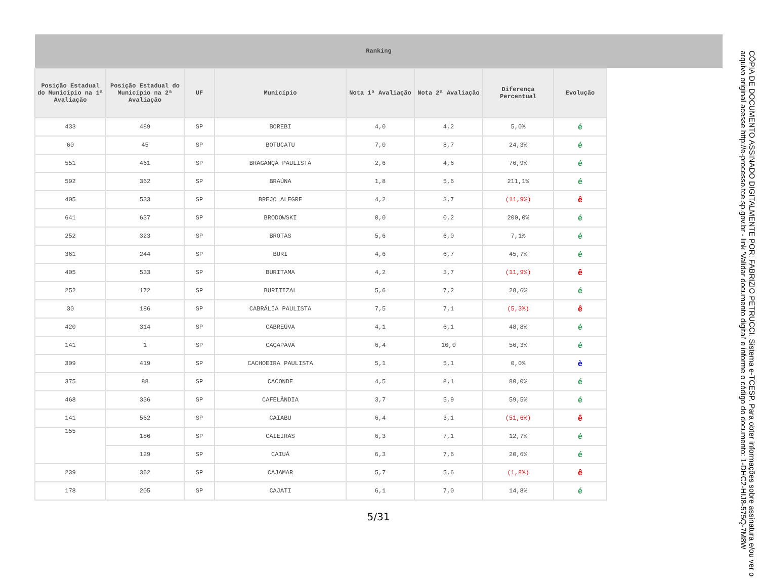| Ranking | | | | | | | | |
| --- | --- | --- | --- | --- | --- | --- | --- | --- |
| Posição Estadual do Município na 1ª Avaliação | Posição Estadual do Município na 2ª Avaliação | UF | Município | Nota 1ª Avaliação | Nota 2ª Avaliação | Diferença Percentual | Evolução | |
| 433 | 489 | SP | BOREBI | 4,0 | 4,2 | 5,0% | é | |
| 60 | 45 | SP | BOTUCATU | 7,0 | 8,7 | 24,3% | é | |
| 551 | 461 | SP | BRAGANÇA PAULISTA | 2,6 | 4,6 | 76,9% | é | |
| 592 | 362 | SP | BRAÚNA | 1,8 | 5,6 | 211,1% | é | |
| 405 | 533 | SP | BREJO ALEGRE | 4,2 | 3,7 | (11,9%) | ê | |
| 641 | 637 | SP | BRODOWSKI | 0,0 | 0,2 | 200,0% | é | |
| 252 | 323 | SP | BROTAS | 5,6 | 6,0 | 7,1% | é | |
| 361 | 244 | SP | BURI | 4,6 | 6,7 | 45,7% | é | |
| 405 | 533 | SP | BURITAMA | 4,2 | 3,7 | (11,9%) | ê | |
| 252 | 172 | SP | BURITIZAL | 5,6 | 7,2 | 28,6% | é | |
| 30 | 186 | SP | CABRÁLIA PAULISTA | 7,5 | 7,1 | (5,3%) | ê | |
| 420 | 314 | SP | CABREÚVA | 4,1 | 6,1 | 48,8% | é | |
| 141 | 1 | SP | CAÇAPAVA | 6,4 | 10,0 | 56,3% | é | |
| 309 | 419 | SP | CACHOEIRA PAULISTA | 5,1 | 5,1 | 0,0% | è | |
| 375 | 88 | SP | CACONDE | 4,5 | 8,1 | 80,0% | é | |
| 468 | 336 | SP | CAFELÂNDIA | 3,7 | 5,9 | 59,5% | é | |
| 141 | 562 | SP | CAIABU | 6,4 | 3,1 | (51,6%) | ê | |
| 155 | 186 | SP | CAIEIRAS | 6,3 | 7,1 | 12,7% | é | |
| | 129 | SP | CAIUÁ | 6,3 | 7,6 | 20,6% | é | |
| 239 | 362 | SP | CAJAMAR | 5,7 | 5,6 | (1,8%) | ê | |
| 178 | 205 | SP | CAJATI | 6,1 | 7,0 | 14,8% | é | |
5/31
CÓPIA DE DOCUMENTO ASSINADO DIGITALMENTE POR: FABRIZIO PETRUCCI. Sistema e-TCESP. Para obter informações sobre assinatura e/ou ver o arquivo original acesse http://e-processo.tce.sp.gov.br - link 'Validar documento digital' e informe o código do documento: 1-DHC2-HIJ8-575Q-7M8W